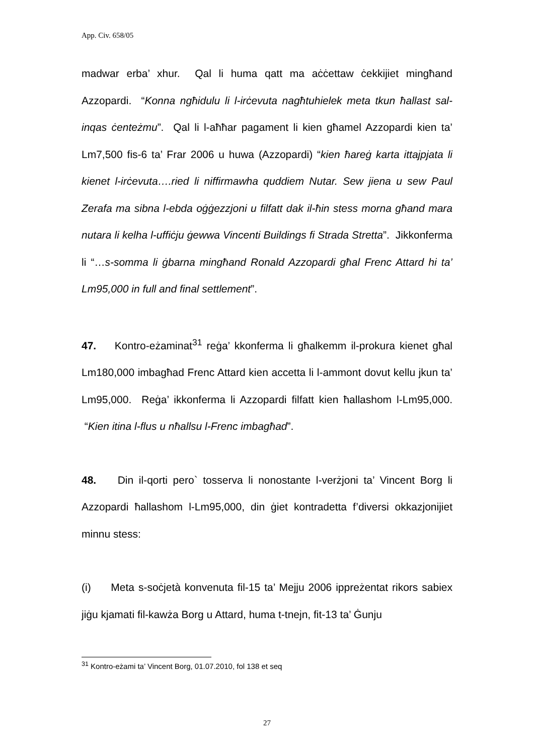App. Civ. 658/05
madwar erba’ xhur. Qal li huma qatt ma aċċettaw ċekkijiet mingħand Azzopardi. “Konna ngħidulu li l-irċevuta nagħtuhielek meta tkun ħallast sal-inqas ċenteżmu”. Qal li l-aħħar pagament li kien għamel Azzopardi kien ta’ Lm7,500 fis-6 ta’ Frar 2006 u huwa (Azzopardi) “kien ħareġ karta ittajpjata li kienet l-irċevuta….ried li niffirmawha quddiem Nutar. Sew jiena u sew Paul Zerafa ma sibna l-ebda oġġezzjoni u filfatt dak il-ħin stess morna għand mara nutara li kelha l-uffiċju ġewwa Vincenti Buildings fi Strada Stretta”. Jikkonferma li “…s-somma li ġbarna mingħand Ronald Azzopardi għal Frenc Attard hi ta’ Lm95,000 in full and final settlement”.
47. Kontro-eżaminat<sup>31</sup> reġa’ kkonferma li għalkemm il-prokura kienet għal Lm180,000 imbagħad Frenc Attard kien accetta li l-ammont dovut kellu jkun ta’ Lm95,000. Reġa’ ikkonferma li Azzopardi filfatt kien ħallashom l-Lm95,000. “Kien itina l-flus u nħallsu l-Frenc imbagħad”.
48. Din il-qorti pero` tosserva li nonostante l-verżjoni ta’ Vincent Borg li Azzopardi ħallashom l-Lm95,000, din ġiet kontradetta f’diversi okkazjonijiet minnu stess:
(i) Meta s-soċjetà konvenuta fil-15 ta’ Mejju 2006 ippreżentat rikors sabiex jiġu kjamati fil-kawża Borg u Attard, huma t-tnejn, fit-13 ta’ Ġunju
<sup>31</sup> Kontro-eżami ta’ Vincent Borg, 01.07.2010, fol 138 et seq
27